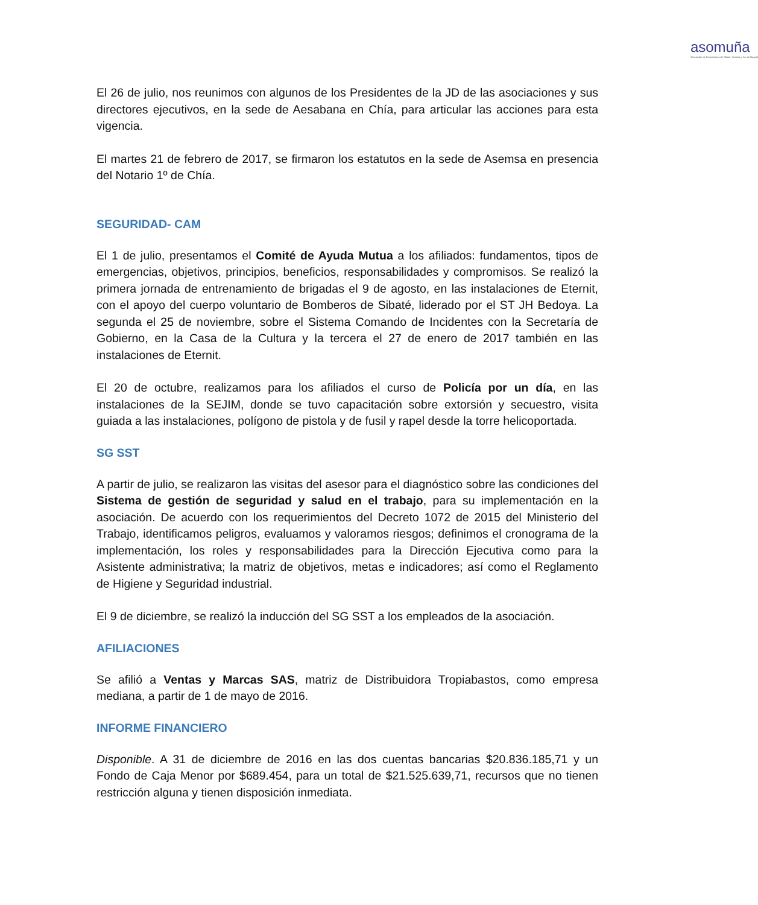asomuña
Asociación de Empresarios de Sibaté, Soacha y Sur de Bogotá
El 26 de julio, nos reunimos con algunos de los Presidentes de la JD de las asociaciones y sus directores ejecutivos, en la sede de Aesabana en Chía, para articular las acciones para esta vigencia.
El martes 21 de febrero de 2017, se firmaron los estatutos en la sede de Asemsa en presencia del Notario 1º de Chía.
SEGURIDAD- CAM
El 1 de julio, presentamos el Comité de Ayuda Mutua a los afiliados: fundamentos, tipos de emergencias, objetivos, principios, beneficios, responsabilidades y compromisos. Se realizó la primera jornada de entrenamiento de brigadas el 9 de agosto, en las instalaciones de Eternit, con el apoyo del cuerpo voluntario de Bomberos de Sibaté, liderado por el ST JH Bedoya. La segunda el 25 de noviembre, sobre el Sistema Comando de Incidentes con la Secretaría de Gobierno, en la Casa de la Cultura y la tercera el 27 de enero de 2017 también en las instalaciones de Eternit.
El 20 de octubre, realizamos para los afiliados el curso de Policía por un día, en las instalaciones de la SEJIM, donde se tuvo capacitación sobre extorsión y secuestro, visita guiada a las instalaciones, polígono de pistola y de fusil y rapel desde la torre helicoportada.
SG SST
A partir de julio, se realizaron las visitas del asesor para el diagnóstico sobre las condiciones del Sistema de gestión de seguridad y salud en el trabajo, para su implementación en la asociación. De acuerdo con los requerimientos del Decreto 1072 de 2015 del Ministerio del Trabajo, identificamos peligros, evaluamos y valoramos riesgos; definimos el cronograma de la implementación, los roles y responsabilidades para la Dirección Ejecutiva como para la Asistente administrativa; la matriz de objetivos, metas e indicadores; así como el Reglamento de Higiene y Seguridad industrial.
El 9 de diciembre, se realizó la inducción del SG SST a los empleados de la asociación.
AFILIACIONES
Se afilió a Ventas y Marcas SAS, matriz de Distribuidora Tropiabastos, como empresa mediana, a partir de 1 de mayo de 2016.
INFORME FINANCIERO
Disponible. A 31 de diciembre de 2016 en las dos cuentas bancarias $20.836.185,71 y un Fondo de Caja Menor por $689.454, para un total de $21.525.639,71, recursos que no tienen restricción alguna y tienen disposición inmediata.